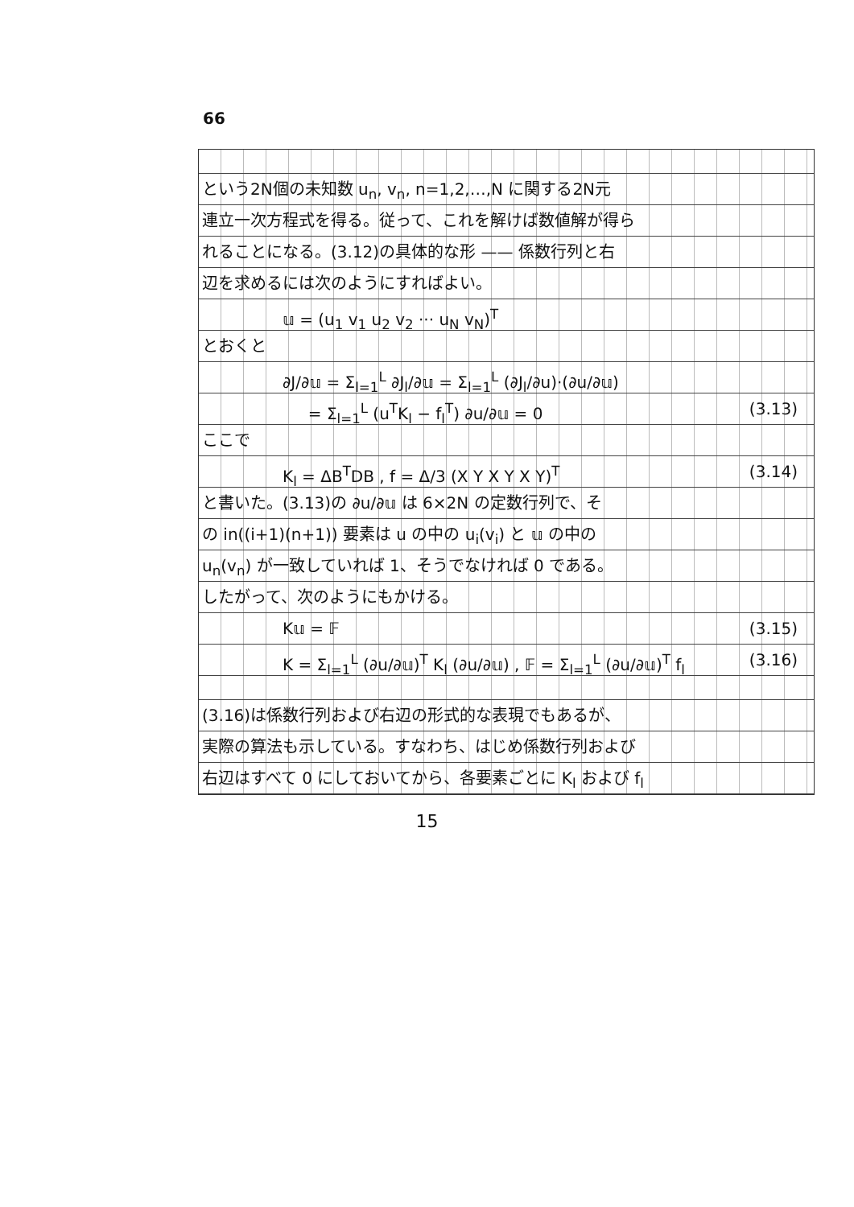66
という2N個の未知数 u<sub>n</sub>, v<sub>n</sub>, n=1,2,…,N に関する2N元
連立一次方程式を得る。従って、これを解けば数値解が得ら
れることになる。(3.12)の具体的な形 —— 係数行列と右
辺を求めるには次のようにすればよい。
𝕦 = (u<sub>1</sub> v<sub>1</sub> u<sub>2</sub> v<sub>2</sub> ··· u<sub>N</sub> v<sub>N</sub>)<sup>T</sup>
とおくと
∂J/∂𝕦 = Σ<sub>l=1</sub><sup>L</sup> ∂J<sub>l</sub>/∂𝕦 = Σ<sub>l=1</sub><sup>L</sup> (∂J<sub>l</sub>/∂u)·(∂u/∂𝕦)
= Σ<sub>l=1</sub><sup>L</sup> (u<sup>T</sup>K<sub>l</sub> − f<sub>l</sub><sup>T</sup>) ∂u/∂𝕦 = 0 (3.13)
ここで
K<sub>l</sub> = ΔB<sup>T</sup>DB , f = Δ/3 (X Y X Y X Y)<sup>T</sup> (3.14)
と書いた。(3.13)の ∂u/∂𝕦 は 6×2N の定数行列で、そ
の in((i+1)(n+1)) 要素は u の中の u<sub>i</sub>(v<sub>i</sub>) と 𝕦 の中の
u<sub>n</sub>(v<sub>n</sub>) が一致していれば 1、そうでなければ 0 である。
したがって、次のようにもかける。
K𝕦 = 𝔽 (3.15)
K = Σ<sub>l=1</sub><sup>L</sup> (∂u/∂𝕦)<sup>T</sup> K<sub>l</sub> (∂u/∂𝕦) , 𝔽 = Σ<sub>l=1</sub><sup>L</sup> (∂u/∂𝕦)<sup>T</sup> f<sub>l</sub> (3.16)
(3.16)は係数行列および右辺の形式的な表現でもあるが、
実際の算法も示している。すなわち、はじめ係数行列および
右辺はすべて 0 にしておいてから、各要素ごとに K<sub>l</sub> および f<sub>l</sub>
15